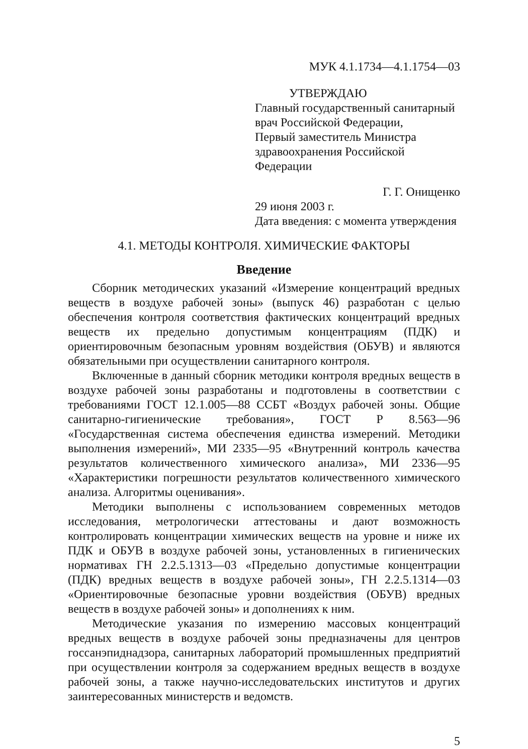МУК 4.1.1734—4.1.1754—03
УТВЕРЖДАЮ
Главный государственный санитарный
врач Российской Федерации,
Первый заместитель Министра
здравоохранения Российской Федерации
Г. Г. Онищенко
29 июня 2003 г.
Дата введения: с момента утверждения
4.1. МЕТОДЫ КОНТРОЛЯ. ХИМИЧЕСКИЕ ФАКТОРЫ
Введение
Сборник методических указаний «Измерение концентраций вредных веществ в воздухе рабочей зоны» (выпуск 46) разработан с целью обеспечения контроля соответствия фактических концентраций вредных веществ их предельно допустимым концентрациям (ПДК) и ориентировочным безопасным уровням воздействия (ОБУВ) и являются обязательными при осуществлении санитарного контроля.
Включенные в данный сборник методики контроля вредных веществ в воздухе рабочей зоны разработаны и подготовлены в соответствии с требованиями ГОСТ 12.1.005—88 ССБТ «Воздух рабочей зоны. Общие санитарно-гигиенические требования», ГОСТ Р 8.563—96 «Государственная система обеспечения единства измерений. Методики выполнения измерений», МИ 2335—95 «Внутренний контроль качества результатов количественного химического анализа», МИ 2336—95 «Характеристики погрешности результатов количественного химического анализа. Алгоритмы оценивания».
Методики выполнены с использованием современных методов исследования, метрологически аттестованы и дают возможность контролировать концентрации химических веществ на уровне и ниже их ПДК и ОБУВ в воздухе рабочей зоны, установленных в гигиенических нормативах ГН 2.2.5.1313—03 «Предельно допустимые концентрации (ПДК) вредных веществ в воздухе рабочей зоны», ГН 2.2.5.1314—03 «Ориентировочные безопасные уровни воздействия (ОБУВ) вредных веществ в воздухе рабочей зоны» и дополнениях к ним.
Методические указания по измерению массовых концентраций вредных веществ в воздухе рабочей зоны предназначены для центров госсанэпиднадзора, санитарных лабораторий промышленных предприятий при осуществлении контроля за содержанием вредных веществ в воздухе рабочей зоны, а также научно-исследовательских институтов и других заинтересованных министерств и ведомств.
5